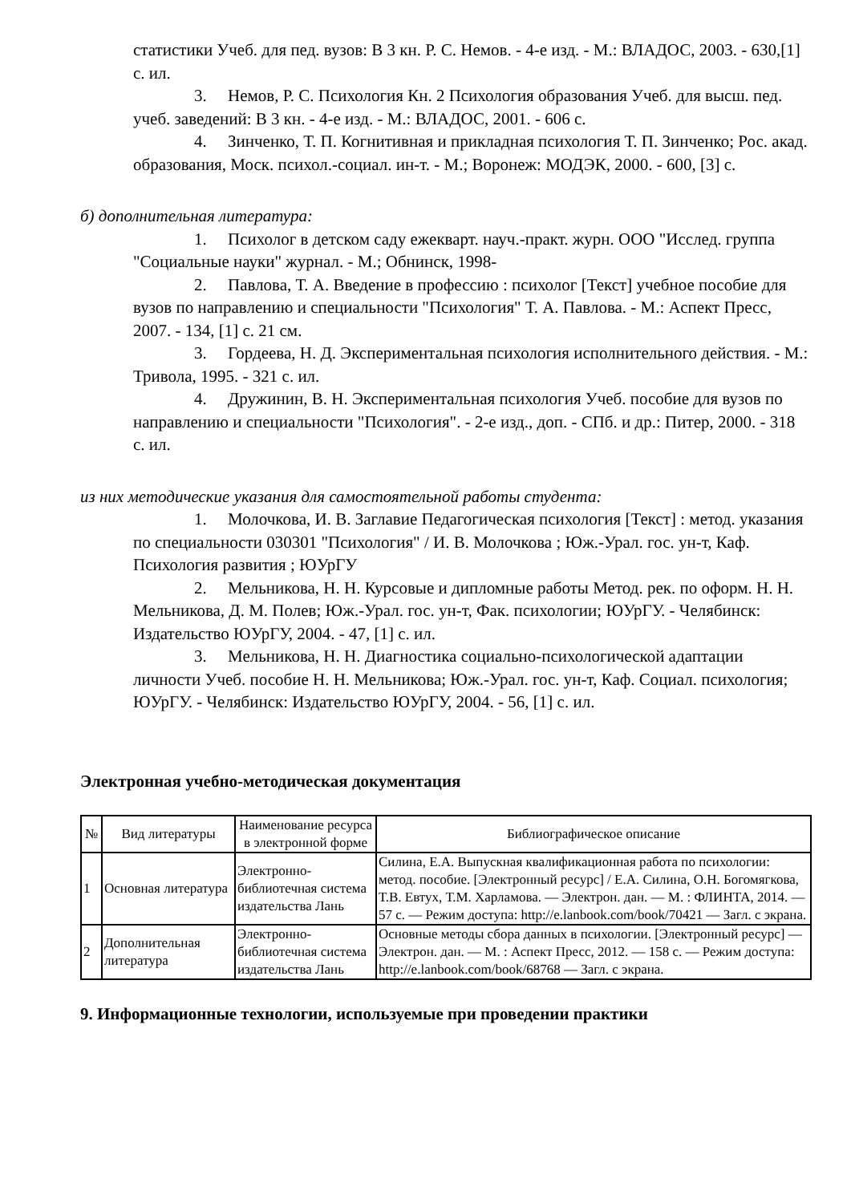статистики Учеб. для пед. вузов: В 3 кн. Р. С. Немов. - 4-е изд. - М.: ВЛАДОС, 2003. - 630,[1] с. ил.
3. Немов, Р. С. Психология Кн. 2 Психология образования Учеб. для высш. пед. учеб. заведений: В 3 кн. - 4-е изд. - М.: ВЛАДОС, 2001. - 606 с.
4. Зинченко, Т. П. Когнитивная и прикладная психология Т. П. Зинченко; Рос. акад. образования, Моск. психол.-социал. ин-т. - М.; Воронеж: МОДЭК, 2000. - 600, [3] с.
б) дополнительная литература:
1. Психолог в детском саду ежекварт. науч.-практ. журн. ООО "Исслед. группа "Социальные науки" журнал. - М.; Обнинск, 1998-
2. Павлова, Т. А. Введение в профессию : психолог [Текст] учебное пособие для вузов по направлению и специальности "Психология" Т. А. Павлова. - М.: Аспект Пресс, 2007. - 134, [1] с. 21 см.
3. Гордеева, Н. Д. Экспериментальная психология исполнительного действия. - М.: Тривола, 1995. - 321 с. ил.
4. Дружинин, В. Н. Экспериментальная психология Учеб. пособие для вузов по направлению и специальности "Психология". - 2-е изд., доп. - СПб. и др.: Питер, 2000. - 318 с. ил.
из них методические указания для самостоятельной работы студента:
1. Молочкова, И. В. Заглавие Педагогическая психология [Текст] : метод. указания по специальности 030301 "Психология" / И. В. Молочкова ; Юж.-Урал. гос. ун-т, Каф. Психология развития ; ЮУрГУ
2. Мельникова, Н. Н. Курсовые и дипломные работы Метод. рек. по оформ. Н. Н. Мельникова, Д. М. Полев; Юж.-Урал. гос. ун-т, Фак. психологии; ЮУрГУ. - Челябинск: Издательство ЮУрГУ, 2004. - 47, [1] с. ил.
3. Мельникова, Н. Н. Диагностика социально-психологической адаптации личности Учеб. пособие Н. Н. Мельникова; Юж.-Урал. гос. ун-т, Каф. Социал. психология; ЮУрГУ. - Челябинск: Издательство ЮУрГУ, 2004. - 56, [1] с. ил.
Электронная учебно-методическая документация
| № | Вид литературы | Наименование ресурса в электронной форме | Библиографическое описание |
| --- | --- | --- | --- |
| 1 | Основная литература | Электронно-библиотечная система издательства Лань | Силина, Е.А. Выпускная квалификационная работа по психологии: метод. пособие. [Электронный ресурс] / Е.А. Силина, О.Н. Богомягкова, Т.В. Евтух, Т.М. Харламова. — Электрон. дан. — М. : ФЛИНТА, 2014. — 57 с. — Режим доступа: http://e.lanbook.com/book/70421 — Загл. с экрана. |
| 2 | Дополнительная литература | Электронно-библиотечная система издательства Лань | Основные методы сбора данных в психологии. [Электронный ресурс] — Электрон. дан. — М. : Аспект Пресс, 2012. — 158 с. — Режим доступа: http://e.lanbook.com/book/68768 — Загл. с экрана. |
9. Информационные технологии, используемые при проведении практики